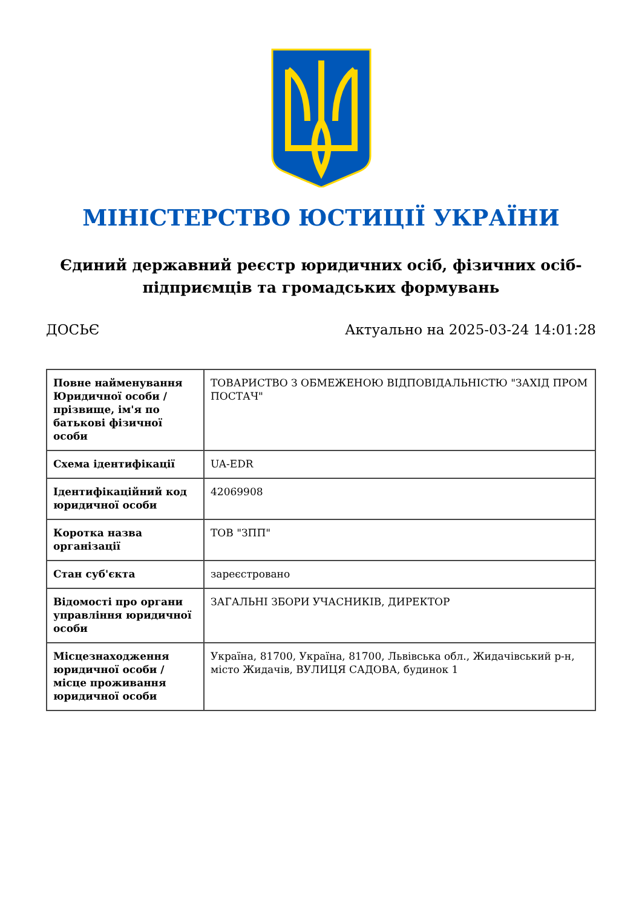МІНІСТЕРСТВО ЮСТИЦІЇ УКРАЇНИ
Єдиний державний реєстр юридичних осіб, фізичних осіб-підприємців та громадських формувань
ДОСЬЄ Актуально на 2025-03-24 14:01:28
| Повне найменування Юридичної особи / прізвище, ім'я по батькові фізичної особи | ТОВАРИСТВО З ОБМЕЖЕНОЮ ВІДПОВІДАЛЬНІСТЮ "ЗАХІД ПРОМ ПОСТАЧ" |
| Схема ідентифікації | UA-EDR |
| Ідентифікаційний код юридичної особи | 42069908 |
| Коротка назва організації | ТОВ "ЗПП" |
| Стан суб'єкта | зареєстровано |
| Відомості про органи управління юридичної особи | ЗАГАЛЬНІ ЗБОРИ УЧАСНИКІВ, ДИРЕКТОР |
| Місцезнаходження юридичної особи / місце проживання юридичної особи | Україна, 81700, Україна, 81700, Львівська обл., Жидачівський р-н, місто Жидачів, ВУЛИЦЯ САДОВА, будинок 1 |